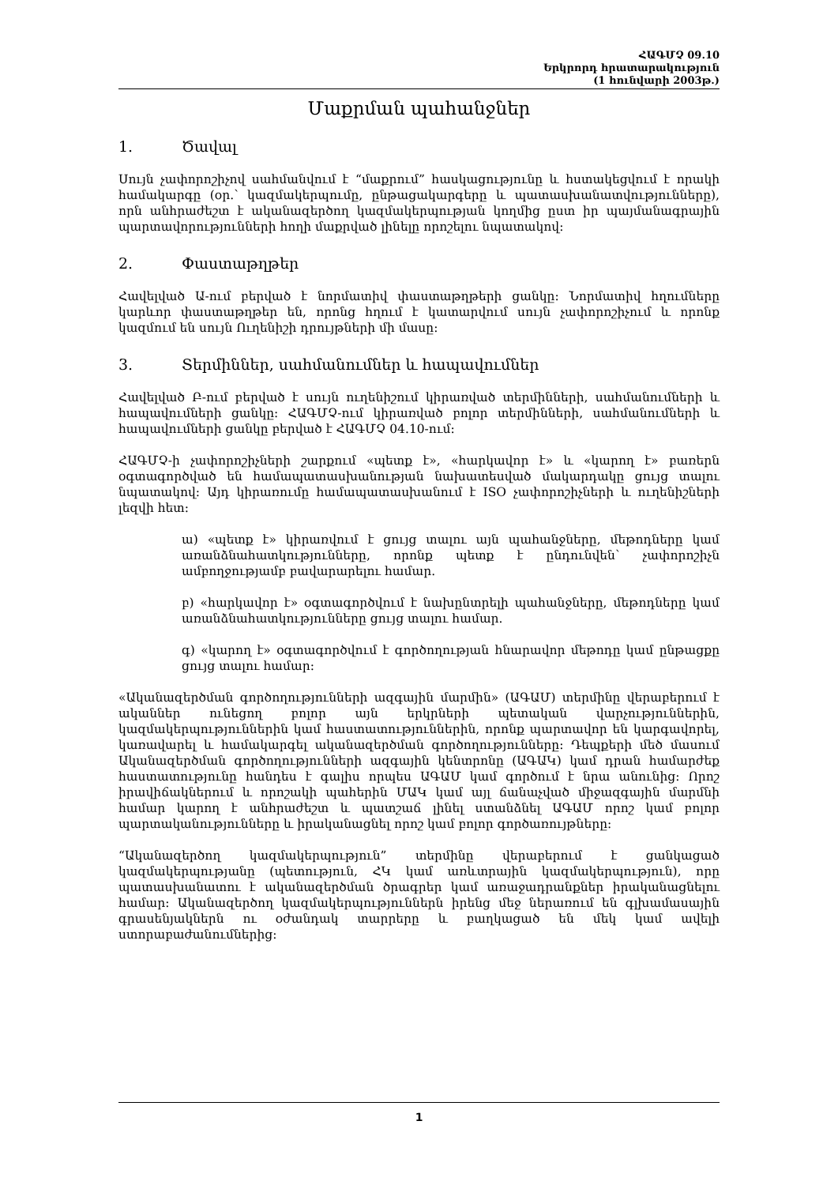ՀԱԳՄՉ 09.10
Երկրորդ հրատարակություն
(1 հունվարի 2003թ.)
Մաքրման պահանջներ
1. Ծավալ
Սույն չափորոշիչով սահմանվում է “մաքրում” հասկացությունը և հստակեցվում է որակի համակարգը (օր.՝ կազմակերպումը, ընթացակարգերը և պատասխանատվությունները), որն անհրաժեշտ է ականազերծող կազմակերպության կողմից ըստ իր պայմանագրային պարտավորությունների հողի մաքրված լինելը որոշելու նպատակով:
2. Փաստաթղթեր
Հավելված Ա-ում բերված է նորմատիվ փաստաթղթերի ցանկը: Նորմատիվ հղումները կարևոր փաստաթղթեր են, որոնց հղում է կատարվում սույն չափորոշիչում և որոնք կազմում են սույն Ուղենիշի դրույթների մի մասը:
3. Տերմիններ, սահմանումներ և հապավումներ
Հավելված Բ-ում բերված է սույն ուղենիշում կիրառված տերմինների, սահմանումների և հապավումների ցանկը: ՀԱԳՄՉ-ում կիրառված բոլոր տերմինների, սահմանումների և հապավումների ցանկը բերված է ՀԱԳՄՉ 04.10-ում:
ՀԱԳՄՉ-ի չափորոշիչների շարքում «պետք է», «հարկավոր է» և «կարող է» բառերն օգտագործված են համապատասխանության նախատեսված մակարդակը ցույց տալու նպատակով: Այդ կիրառումը համապատասխանում է ISO չափորոշիչների և ուղենիշների լեզվի հետ:
ա) «պետք է» կիրառվում է ցույց տալու այն պահանջները, մեթոդները կամ առանձնահատկությունները, որոնք պետք է ընդունվեն՝ չափորոշիչն ամբողջությամբ բավարարելու համար.
բ) «հարկավոր է» օգտագործվում է նախընտրելի պահանջները, մեթոդները կամ առանձնահատկությունները ցույց տալու համար.
գ) «կարող է» օգտագործվում է գործողության հնարավոր մեթոդը կամ ընթացքը ցույց տալու համար:
«Ականազերծման գործողությունների ազգային մարմին» (ԱԳԱՄ) տերմինը վերաբերում է ականներ ունեցող բոլոր այն երկրների պետական վարչություններին, կազմակերպություններին կամ հաստատություններին, որոնք պարտավոր են կարգավորել, կառավարել և համակարգել ականազերծման գործողությունները: Դեպքերի մեծ մասում Ականազերծման գործողությունների ազգային կենտրոնը (ԱԳԱԿ) կամ դրան համարժեք հաստատությունը հանդես է գալիս որպես ԱԳԱՄ կամ գործում է նրա անունից: Որոշ իրավիճակներում և որոշակի պահերին ՄԱԿ կամ այլ ճանաչված միջազգային մարմնի համար կարող է անհրաժեշտ և պատշաճ լինել ստանձնել ԱԳԱՄ որոշ կամ բոլոր պարտականությունները և իրականացնել որոշ կամ բոլոր գործառույթները:
“Ականազերծող կազմակերպություն” տերմինը վերաբերում է ցանկացած կազմակերպությանը (պետություն, ՀԿ կամ առևտրային կազմակերպություն), որը պատասխանատու է ականազերծման ծրագրեր կամ առաջադրանքներ իրականացնելու համար: Ականազերծող կազմակերպություններն իրենց մեջ ներառում են գլխամասային գրասենյակներն ու օժանդակ տարրերը և բաղկացած են մեկ կամ ավելի ստորաբաժանումներից:
1